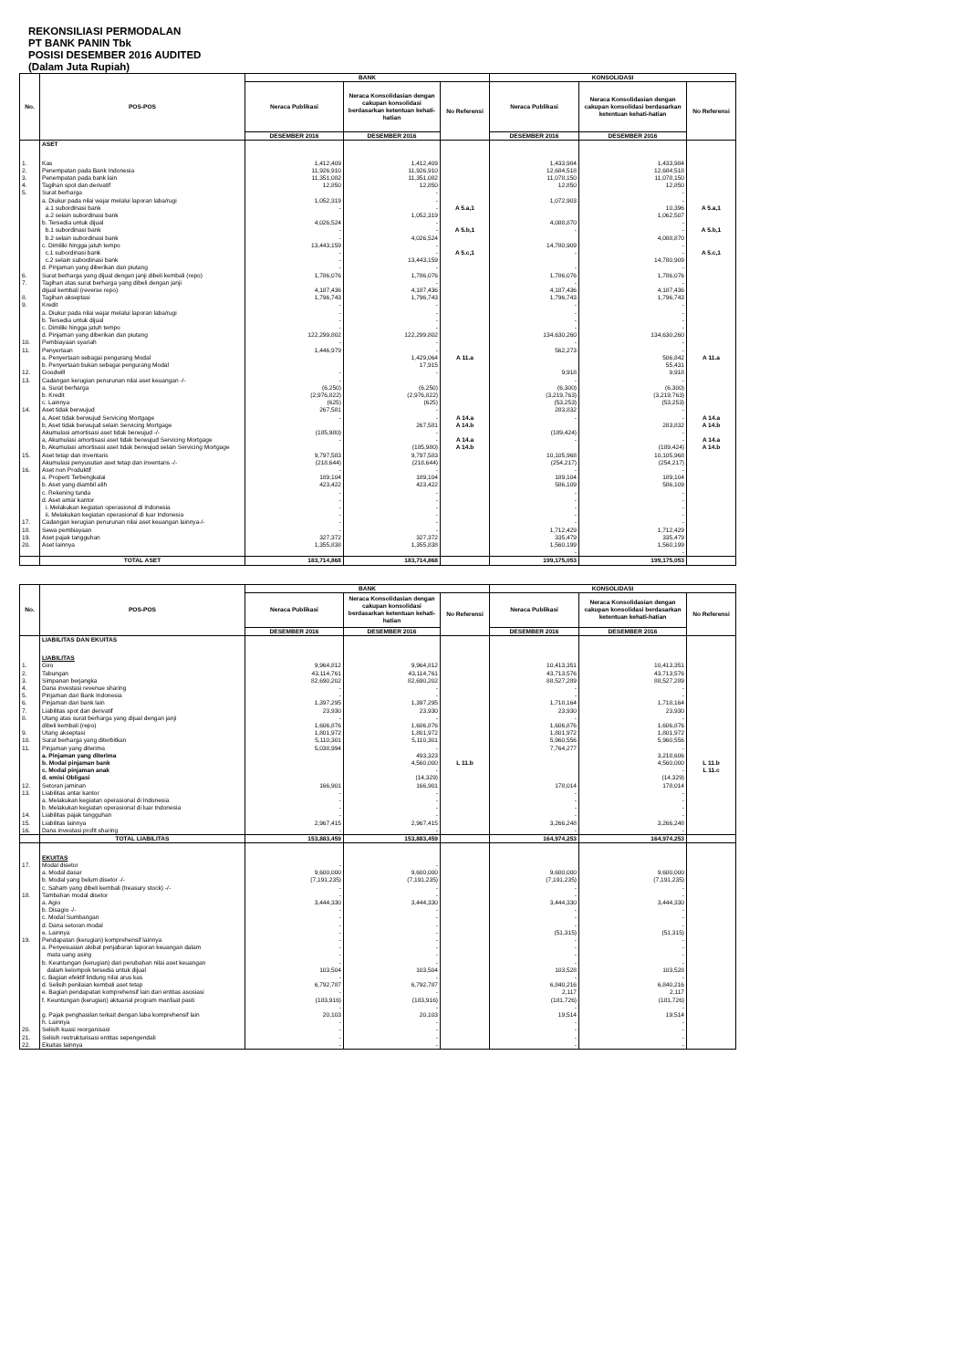REKONSILIASI PERMODALAN
PT BANK PANIN Tbk
POSISI DESEMBER 2016 AUDITED
(Dalam Juta Rupiah)
| No. | POS-POS | BANK | | | KONSOLIDASI | | |
| --- | --- | --- | --- | --- | --- | --- | --- |
| | | Neraca Publikasi | Neraca Konsolidasian dengan cakupan konsolidasi berdasarkan ketentuan kehati-hatian | No Referensi | Neraca Publikasi | Neraca Konsolidasian dengan cakupan konsolidasi berdasarkan ketentuan kehati-hatian | No Referensi |
| | | DESEMBER 2016 | DESEMBER 2016 | | DESEMBER 2016 | DESEMBER 2016 | |
| | ASET | | | | | | |
| 1. | Kas | 1,412,409 | 1,412,409 | | 1,433,984 | 1,433,984 | |
| 2. | Penempatan pada Bank Indonesia | 11,926,910 | 11,926,910 | | 12,684,518 | 12,684,518 | |
| 3. | Penempatan pada bank lain | 11,351,082 | 11,351,082 | | 11,078,150 | 11,078,150 | |
| 4. | Tagihan spot dan derivatif | 12,850 | 12,850 | | 12,850 | 12,850 | |
| 5. | Surat berharga | | - | | | - | |
| | a. Diukur pada nilai wajar melalui laporan laba/rugi | 1,052,319 | - | | 1,072,903 | - | |
| | a.1 subordinasi bank | - | - | A 5.a,1 | | 10,396 | A 5.a,1 |
| | a.2 selain subordinasi bank | | 1,052,319 | | | 1,062,507 | |
| | b. Tersedia untuk dijual | 4,026,524 | - | | 4,088,870 | - | |
| | b.1 subordinasi bank | - | - | A 5.b,1 | - | - | A 5.b,1 |
| | b.2 selain subordinasi bank | - | 4,026,524 | | | 4,088,870 | |
| | c. Dimiliki hingga jatuh tempo | 13,443,159 | - | | 14,780,909 | - | |
| | c.1 subordinasi bank | - | - | A 5.c,1 | - | - | A 5.c,1 |
| | c.2 selain subordinasi bank | - | 13,443,159 | | | 14,780,909 | |
| | d. Pinjaman yang diberikan dan piutang | - | - | | - | - | |
| 6. | Surat berharga yang dijual dengan janji dibeli kembali (repo) | 1,786,076 | 1,786,076 | | 1,786,076 | 1,786,076 | |
| 7. | Tagihan atas surat berharga yang dibeli dengan janji | | - | | - | - | |
| | dijual kembali (reverse repo) | 4,187,436 | 4,187,436 | | 4,187,436 | 4,187,436 | |
| 8. | Tagihan akseptasi | 1,796,743 | 1,796,743 | | 1,796,743 | 1,796,743 | |
| 9. | Kredit | - | - | | - | - | |
| | a. Diukur pada nilai wajar melalui laporan laba/rugi | - | - | | - | - | |
| | b. Tersedia untuk dijual | - | - | | - | - | |
| | c. Dimiliki hingga jatuh tempo | - | - | | - | - | |
| | d. Pinjaman yang diberikan dan piutang | 122,299,802 | 122,299,802 | | 134,630,260 | 134,630,260 | |
| 10. | Pembiayaan syariah | - | - | | - | - | |
| 11. | Penyertaan | 1,446,979 | - | | 562,273 | - | |
| | a. Penyertaan sebagai pengurang Modal | | 1,429,064 | A 11.a | | 506,842 | A 11.a |
| | b. Penyertaan bukan sebagai pengurang Modal | | 17,915 | | | 55,431 | |
| 12. | Goodwill | - | - | | 9,918 | 9,918 | |
| 13. | Cadangan kerugian penurunan nilai aset keuangan -/- | - | | | - | - | |
| | a. Surat berharga | (6,250) | (6,250) | | (6,300) | (6,300) | |
| | b. Kredit | (2,976,822) | (2,976,822) | | (3,219,763) | (3,219,763) | |
| | c. Lainnya | (625) | (625) | | (53,253) | (53,253) | |
| 14. | Aset tidak berwujud | 267,581 | - | | 283,832 | - | |
| | a, Aset tidak berwujud Servicing Mortgage | - | - | A 14.a | - | - | A 14.a |
| | b, Aset tidak berwujud selain Servicing Mortgage | | 267,581 | A 14.b | | 283,832 | A 14.b |
| | Akumulasi amortisasi aset tidak berwujud -/- | (185,980) | - | | (189,424) | - | |
| | a, Akumulasi amortisasi aset tidak berwujud Servicing Mortgage | - | - | A 14.a | - | - | A 14.a |
| | b, Akumulasi amortisasi aset tidak berwujud selain Servicing Mortgage | | (185,980) | A 14.b | | (189,424) | A 14.b |
| 15. | Aset tetap dan inventaris | 9,797,583 | 9,797,583 | | 10,105,968 | 10,105,968 | |
| | Akumulasi penyusutan aset tetap dan inventaris -/- | (218,644) | (218,644) | | (254,217) | (254,217) | |
| 16. | Aset non Produktif | - | - | | - | - | |
| | a. Properti Terbengkalai | 189,104 | 189,104 | | 189,104 | 189,104 | |
| | b. Aset yang diambil alih | 423,422 | 423,422 | | 586,109 | 586,109 | |
| | c. Rekening tunda | - | - | | - | - | |
| | d. Aset antar kantor | - | - | | - | - | |
| | i. Melakukan kegiatan operasional di Indonesia | - | - | | - | - | |
| | ii. Melakukan kegiatan operasional di luar Indonesia | - | - | | - | - | |
| 17. | Cadangan kerugian penurunan nilai aset keuangan lainnya-/- | - | - | | - | - | |
| 18. | Sewa pembiayaan | - | - | | 1,712,429 | 1,712,429 | |
| 19. | Aset pajak tangguhan | 327,372 | 327,372 | | 335,479 | 335,479 | |
| 20. | Aset lainnya | 1,355,838 | 1,355,838 | | 1,560,199 | 1,560,199 | |
| | | | | | - | - | |
| | TOTAL ASET | 183,714,868 | 183,714,868 | | 199,175,053 | 199,175,053 | |
| No. | POS-POS | BANK | | | KONSOLIDASI | | |
| --- | --- | --- | --- | --- | --- | --- | --- |
| | | Neraca Publikasi | Neraca Konsolidasian dengan cakupan konsolidasi berdasarkan ketentuan kehati-hatian | No Referensi | Neraca Publikasi | Neraca Konsolidasian dengan cakupan konsolidasi berdasarkan ketentuan kehati-hatian | No Referensi |
| | | DESEMBER 2016 | DESEMBER 2016 | | DESEMBER 2016 | DESEMBER 2016 | |
| | LIABILITAS DAN EKUITAS | | | | | | |
| | LIABILITAS | | | | | | |
| 1. | Giro | 9,964,812 | 9,964,812 | | 10,413,351 | 10,413,351 | |
| 2. | Tabungan | 43,114,761 | 43,114,761 | | 43,713,576 | 43,713,576 | |
| 3. | Simpanan berjangka | 82,690,202 | 82,690,202 | | 88,527,289 | 88,527,289 | |
| 4. | Dana investasi revenue sharing | - | - | | - | - | |
| 5. | Pinjaman dari Bank Indonesia | - | - | | - | - | |
| 6. | Pinjaman dari bank lain | 1,397,295 | 1,397,295 | | 1,718,164 | 1,718,164 | |
| 7. | Liabilitas spot dan derivatif | 23,930 | 23,930 | | 23,930 | 23,930 | |
| 8. | Utang atas surat berharga yang dijual dengan janji | - | - | | - | - | |
| | dibeli kembali (repo) | 1,606,876 | 1,606,876 | | 1,606,876 | 1,606,876 | |
| 9. | Utang akseptasi | 1,801,972 | 1,801,972 | | 1,801,972 | 1,801,972 | |
| 10. | Surat berharga yang diterbitkan | 5,110,301 | 5,110,301 | | 5,960,556 | 5,960,556 | |
| 11. | Pinjaman yang diterima | 5,038,994 | - | | 7,764,277 | - | |
| | a. Pinjaman yang diterima | | 493,323 | | | 3,218,606 | |
| | b. Modal pinjaman bank | | 4,560,000 | L 11.b | | 4,560,000 | L 11.b |
| | c. Modal pinjaman anak | | - | | | - | L 11.c |
| | d. emisi Obligasi | | (14,329) | | | (14,329) | |
| 12. | Setoran jaminan | 166,901 | 166,901 | | 178,014 | 178,014 | |
| 13. | Liabilitas antar kantor | - | - | | - | - | |
| | a. Melakukan kegiatan operasional di Indonesia | - | - | | - | - | |
| | b. Melakukan kegiatan operasional di luar Indonesia | - | - | | - | - | |
| 14. | Liabilitas pajak tangguhan | - | - | | - | - | |
| 15. | Liabilitas lainnya | 2,967,415 | 2,967,415 | | 3,266,248 | 3,266,248 | |
| 16. | Dana investasi profit sharing | - | - | | - | - | |
| | TOTAL LIABILITAS | 153,883,459 | 153,883,459 | | 164,974,253 | 164,974,253 | |
| | EKUITAS | | | | | | |
| 17. | Modal disetor | - | - | | | | |
| | a. Modal dasar | 9,600,000 | 9,600,000 | | 9,600,000 | 9,600,000 | |
| | b. Modal yang belum disetor -/- | (7,191,235) | (7,191,235) | | (7,191,235) | (7,191,235) | |
| | c. Saham yang dibeli kembali (treasury stock) -/- | - | - | | - | - | |
| 18. | Tambahan modal disetor | - | - | | - | - | |
| | a. Agio | 3,444,330 | 3,444,330 | | 3,444,330 | 3,444,330 | |
| | b. Disagio -/- | - | - | | - | - | |
| | c. Modal Sumbangan | - | - | | - | - | |
| | d. Dana setoran modal | - | - | | - | - | |
| | e. Lainnya | - | - | | (51,315) | (51,315) | |
| 19. | Pendapatan (kerugian) komprehensif lainnya | - | - | | - | - | |
| | a. Penyesuaian akibat penjabaran laporan keuangan dalam | - | - | | - | - | |
| | mata uang asing | - | - | | - | - | |
| | b. Keuntungan (kerugian) dari perubahan nilai aset keuangan | - | - | | - | - | |
| | dalam kelompok tersedia untuk dijual | 103,504 | 103,504 | | 103,528 | 103,528 | |
| | c. Bagian efektif lindung nilai arus kas | - | - | | - | - | |
| | d. Selisih penilaian kembali aset tetap | 6,792,787 | 6,792,787 | | 6,840,216 | 6,840,216 | |
| | e. Bagian pendapatan komprehensif lain dari entitas asosiasi | - | - | | 2,117 | 2,117 | |
| | f. Keuntungan (kerugian) aktuarial program manfaat pasti | (183,916) | (183,916) | | (181,726) | (181,726) | |
| | | - | - | | - | - | |
| | g. Pajak penghasilan terkait dengan laba komprehensif lain | 20,103 | 20,103 | | 19,514 | 19,514 | |
| | h. Lainnya | - | - | | - | - | |
| 20. | Selisih kuasi reorganisasi | - | - | | - | - | |
| 21. | Selisih restrukturisasi entitas sepengendali | - | - | | - | - | |
| 22. | Ekuitas lainnya | - | - | | - | - | |